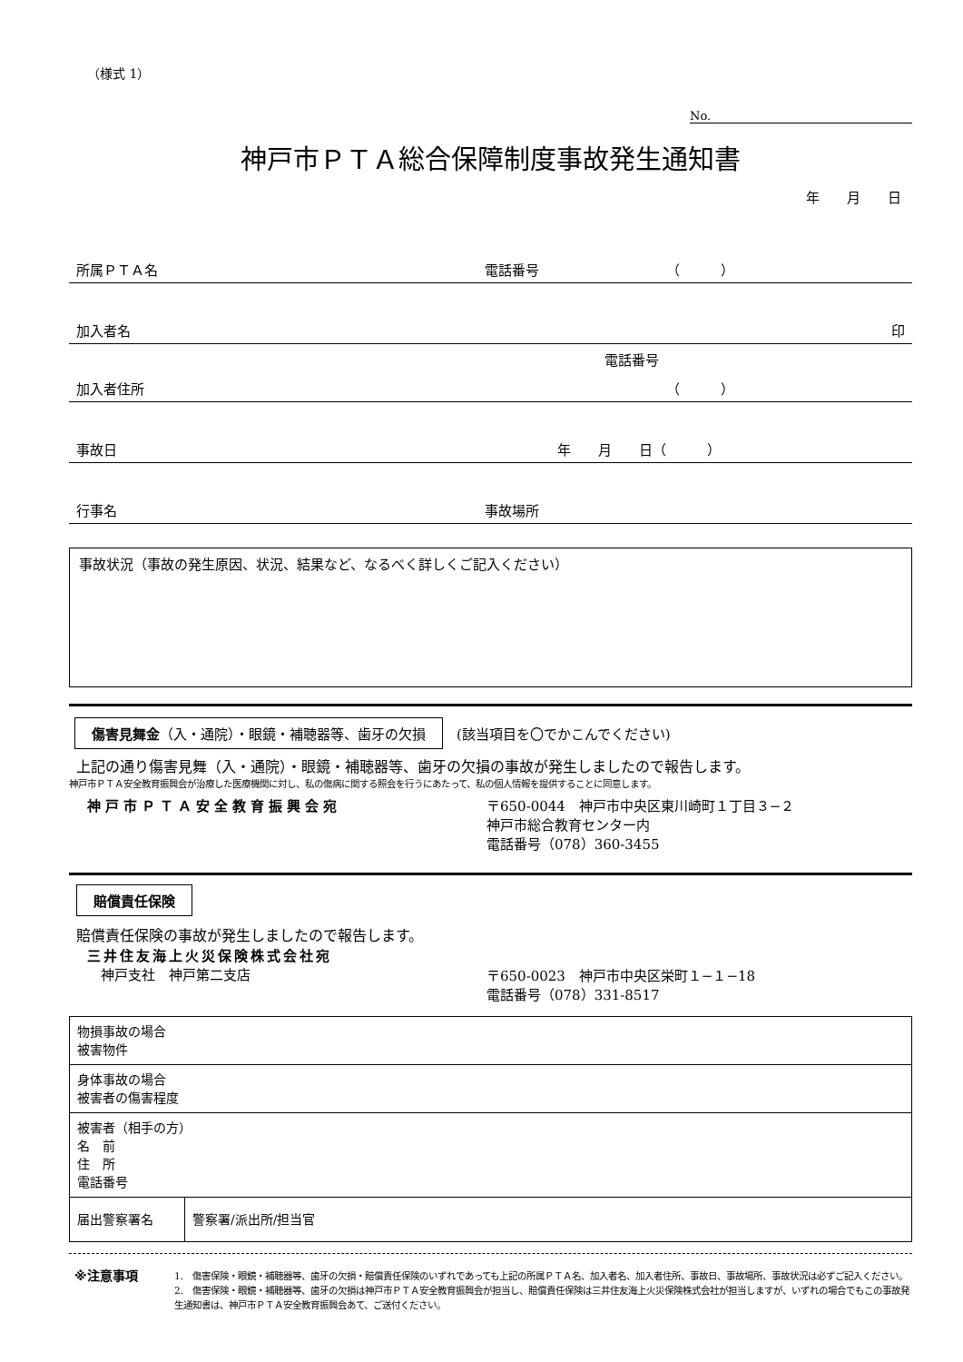（様式 1）
No.
神戸市ＰＴＡ総合保障制度事故発生通知書
年　　月　　日
所属ＰＴＡ名 電話番号 （　　　）
加入者名 印
電話番号
加入者住所 （　　　）
事故日 年　　月　　日（　　　）
行事名 事故場所
事故状況（事故の発生原因、状況、結果など、なるべく詳しくご記入ください）
傷害見舞金（入・通院）・眼鏡・補聴器等、歯牙の欠損　(該当項目を〇でかこんでください)
上記の通り傷害見舞（入・通院）・眼鏡・補聴器等、歯牙の欠損の事故が発生しましたので報告します。
神戸市ＰＴＡ安全教育振興会が治療した医療機関に対し、私の傷病に関する照会を行うにあたって、私の個人情報を提供することに同意します。
神戸市ＰＴＡ安全教育振興会宛 〒650-0044　神戸市中央区東川崎町１丁目３−２
神戸市総合教育センター内
電話番号（078）360-3455
賠償責任保険
賠償責任保険の事故が発生しましたので報告します。
三井住友海上火災保険株式会社宛
　神戸支社　神戸第二支店
〒650-0023　神戸市中央区栄町１−１−18
電話番号（078）331-8517
| 物損事故の場合 被害物件 | |
| 身体事故の場合 被害者の傷害程度 | |
| 被害者（相手の方） 名 前 住 所 電話番号 | |
| 届出警察署名 | 警察署/派出所/担当官 |
※注意事項
1.　傷害保険・眼鏡・補聴器等、歯牙の欠損・賠償責任保険のいずれであっても上記の所属ＰＴＡ名、加入者名、加入者住所、事故日、事故場所、事故状況は必ずご記入ください。
2.　傷害保険・眼鏡・補聴器等、歯牙の欠損は神戸市ＰＴＡ安全教育振興会が担当し、賠償責任保険は三井住友海上火災保険株式会社が担当しますが、いずれの場合でもこの事故発生通知書は、神戸市ＰＴＡ安全教育振興会あて、ご送付ください。